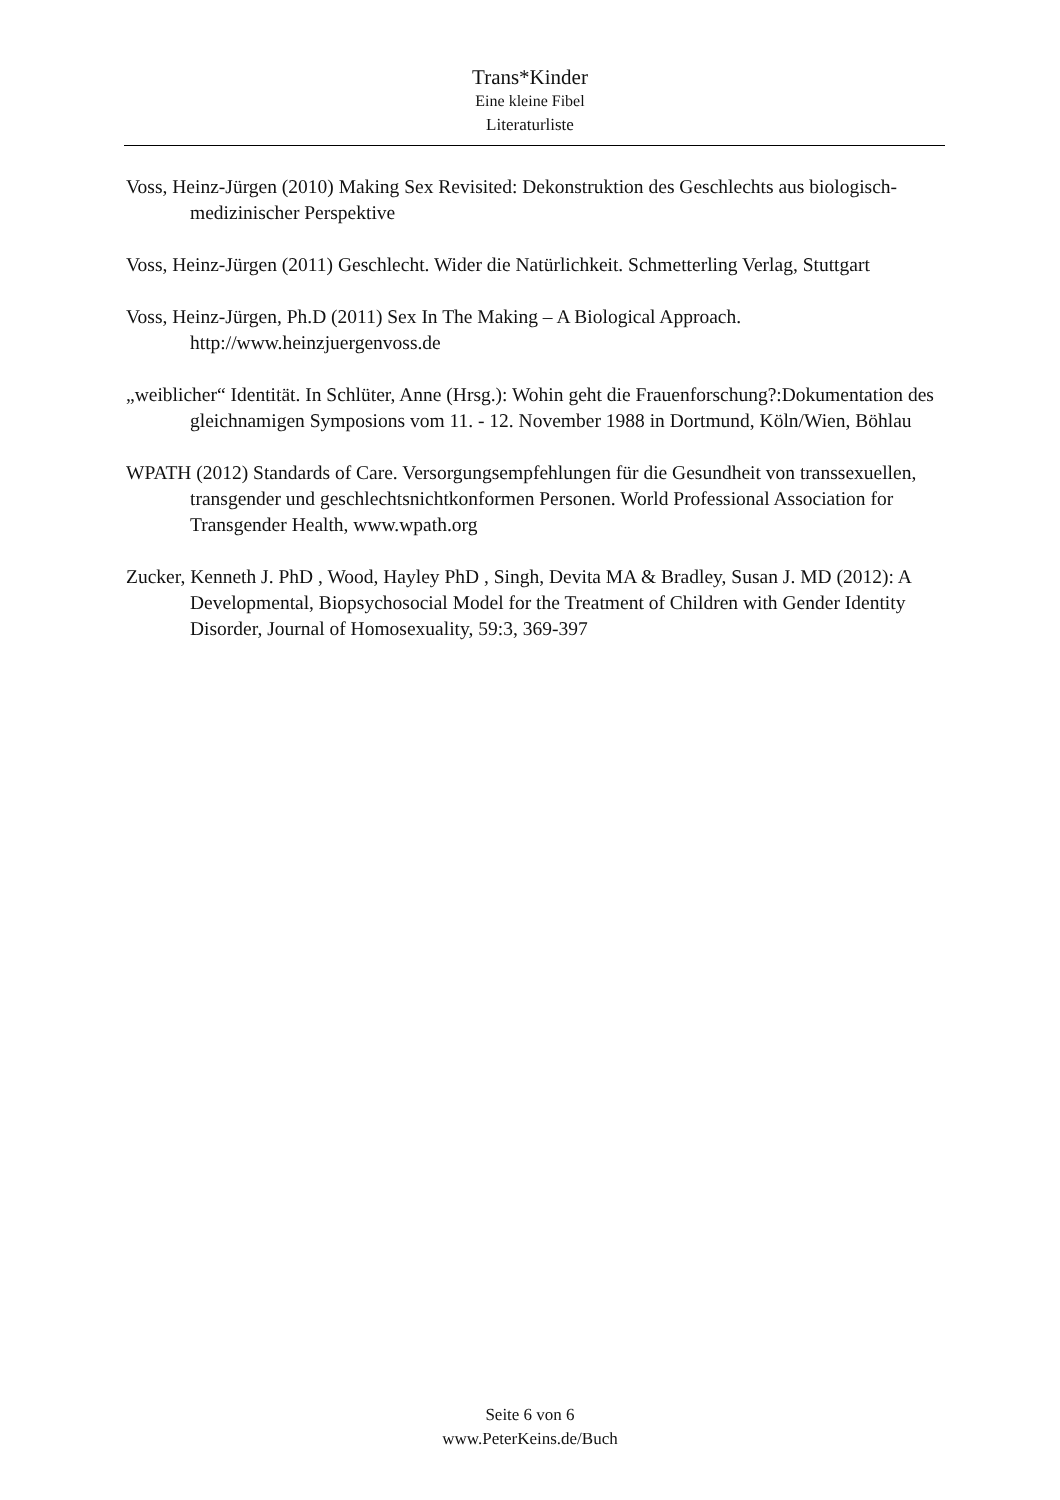Trans*Kinder
Eine kleine Fibel
Literaturliste
Voss, Heinz-Jürgen (2010) Making Sex Revisited: Dekonstruktion des Geschlechts aus biologisch-medizinischer Perspektive
Voss, Heinz-Jürgen (2011) Geschlecht. Wider die Natürlichkeit. Schmetterling Verlag, Stuttgart
Voss, Heinz-Jürgen, Ph.D (2011) Sex In The Making – A Biological Approach. http://www.heinzjuergenvoss.de
„weiblicher“ Identität. In Schlüter, Anne (Hrsg.): Wohin geht die Frauenforschung?:Dokumentation des gleichnamigen Symposions vom 11. - 12. November 1988 in Dortmund, Köln/Wien, Böhlau
WPATH (2012) Standards of Care. Versorgungsempfehlungen für die Gesundheit von transsexuellen, transgender und geschlechtsnichtkonformen Personen. World Professional Association for Transgender Health, www.wpath.org
Zucker, Kenneth J. PhD , Wood, Hayley PhD , Singh, Devita MA & Bradley, Susan J. MD (2012): A Developmental, Biopsychosocial Model for the Treatment of Children with Gender Identity Disorder, Journal of Homosexuality, 59:3, 369-397
Seite 6 von 6
www.PeterKeins.de/Buch